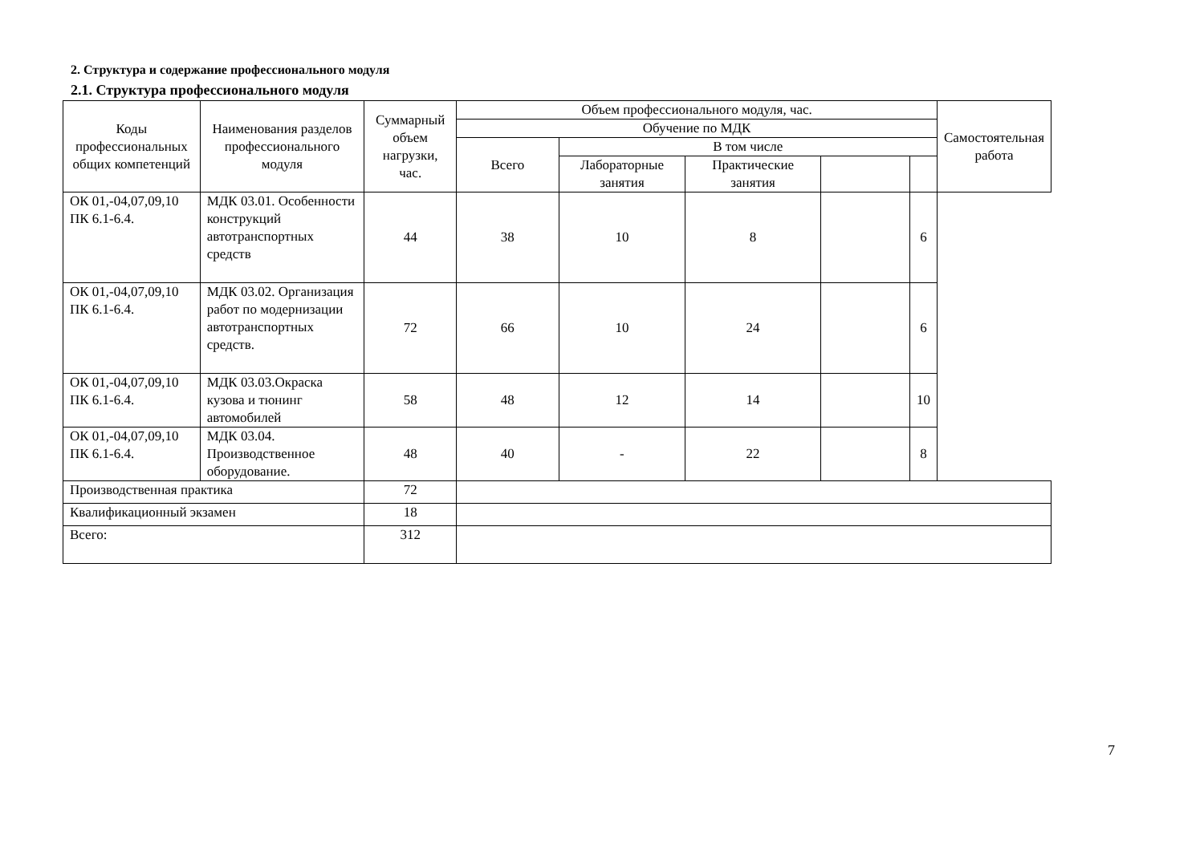2. Структура и содержание профессионального модуля
2.1. Структура профессионального модуля
| Коды профессиональных общих компетенций | Наименования разделов профессионального модуля | Суммарный объем нагрузки, час. | Объем профессионального модуля, час. | | | | | Самостоятельная работа |
| --- | --- | --- | --- | --- | --- | --- | --- | --- |
| | | | Обучение по МДК | | | | | |
| | | | Всего | В том числе | | | | |
| | | | | Лабораторные занятия | Практические занятия | | | |
| ОК 01,-04,07,09,10 ПК 6.1-6.4. | МДК 03.01. Особенности конструкций автотранспортных средств | 44 | 38 | 10 | 8 | | 6 | |
| ОК 01,-04,07,09,10 ПК 6.1-6.4. | МДК 03.02. Организация работ по модернизации автотранспортных средств. | 72 | 66 | 10 | 24 | | 6 | |
| ОК 01,-04,07,09,10 ПК 6.1-6.4. | МДК 03.03.Окраска кузова и тюнинг автомобилей | 58 | 48 | 12 | 14 | | 10 | |
| ОК 01,-04,07,09,10 ПК 6.1-6.4. | МДК 03.04. Производственное оборудование. | 48 | 40 | - | 22 | | 8 | |
| Производственная практика | | 72 | | | | | | |
| Квалификационный экзамен | | 18 | | | | | | |
| Всего: | | 312 | | | | | | |
7